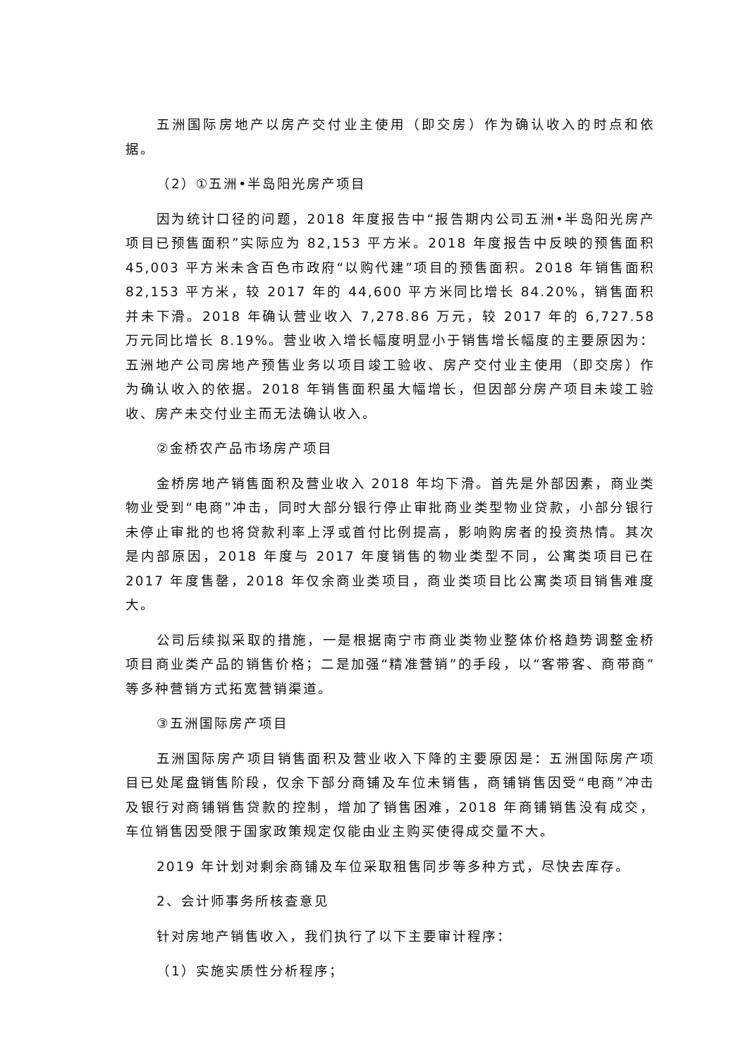五洲国际房地产以房产交付业主使用（即交房）作为确认收入的时点和依据。
（2）①五洲•半岛阳光房产项目
因为统计口径的问题，2018 年度报告中“报告期内公司五洲•半岛阳光房产项目已预售面积”实际应为 82,153 平方米。2018 年度报告中反映的预售面积 45,003 平方米未含百色市政府“以购代建”项目的预售面积。2018 年销售面积 82,153 平方米，较 2017 年的 44,600 平方米同比增长 84.20%，销售面积并未下滑。2018 年确认营业收入 7,278.86 万元，较 2017 年的 6,727.58 万元同比增长 8.19%。营业收入增长幅度明显小于销售增长幅度的主要原因为：五洲地产公司房地产预售业务以项目竣工验收、房产交付业主使用（即交房）作为确认收入的依据。2018 年销售面积虽大幅增长，但因部分房产项目未竣工验收、房产未交付业主而无法确认收入。
②金桥农产品市场房产项目
金桥房地产销售面积及营业收入 2018 年均下滑。首先是外部因素，商业类物业受到“电商”冲击，同时大部分银行停止审批商业类型物业贷款，小部分银行未停止审批的也将贷款利率上浮或首付比例提高，影响购房者的投资热情。其次是内部原因，2018 年度与 2017 年度销售的物业类型不同，公寓类项目已在 2017 年度售罄，2018 年仅余商业类项目，商业类项目比公寓类项目销售难度大。
公司后续拟采取的措施，一是根据南宁市商业类物业整体价格趋势调整金桥项目商业类产品的销售价格；二是加强“精准营销”的手段，以“客带客、商带商”等多种营销方式拓宽营销渠道。
③五洲国际房产项目
五洲国际房产项目销售面积及营业收入下降的主要原因是：五洲国际房产项目已处尾盘销售阶段，仅余下部分商铺及车位未销售，商铺销售因受“电商”冲击及银行对商铺销售贷款的控制，增加了销售困难，2018 年商铺销售没有成交，车位销售因受限于国家政策规定仅能由业主购买使得成交量不大。
2019 年计划对剩余商铺及车位采取租售同步等多种方式，尽快去库存。
2、会计师事务所核查意见
针对房地产销售收入，我们执行了以下主要审计程序：
（1）实施实质性分析程序；